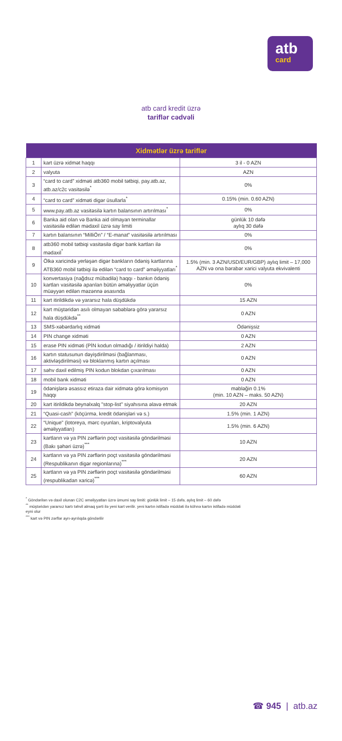atb
card
atb card kredit üzrə
tariflər cədvəli
| Xidmətlər üzrə tariflər | | |
| --- | --- | --- |
| 1 | kart üzrə xidmət haqqı | 3 il - 0 AZN |
| 2 | valyuta | AZN |
| 3 | “card to card” xidməti atb360 mobil tətbiqi, pay.atb.az, atb.az/c2c vasitəsilə<sup>*</sup> | 0% |
| 4 | “card to card” xidməti digər üsullarla<sup>*</sup> | 0.15% (min. 0.60 AZN) |
| 5 | www.pay.atb.az vasitəsilə kartın balansının artırılması<sup>*</sup> | 0% |
| 6 | Banka aid olan və Banka aid olmayan terminallar vasitəsilə edilən mədaxil üzrə say limiti | günlük 10 dəfə aylıq 30 dəfə |
| 7 | kartın balansının “MilliÖn” / “E-manat” vasitəsilə artırılması | 0% |
| 8 | atb360 mobil tətbiqi vasitəsilə digər bank kartları ilə mədaxil<sup>*</sup> | 0% |
| 9 | Ölkə xaricində yerləşən digər bankların ödəniş kartlarına ATB360 mobil tətbiqi ilə edilən “card to card” əməliyyatları<sup>*</sup> | 1.5% (min. 3 AZN/USD/EUR/GBP) aylıq limit – 17,000 AZN və ona bərabər xarici valyuta ekvivalenti |
| 10 | konvertasiya (nağdsız mübadilə) haqqı - bankın ödəniş kartları vasitəsilə aparılan bütün əməliyyatlar üçün müəyyən edilən məzənnə əsasında | 0% |
| 11 | kart itirildikdə və yararsız hala düşdükdə | 15 AZN |
| 12 | kart müştəridən asılı olmayan səbəblərə görə yararsız hala düşdükdə<sup>**</sup> | 0 AZN |
| 13 | SMS-xəbərdarlıq xidməti | Ödənişsiz |
| 14 | PIN change xidməti | 0 AZN |
| 15 | erase PIN xidməti (PİN kodun olmadığı / itirildiyi halda) | 2 AZN |
| 16 | kartın statusunun dəyişdirilməsi (bağlanması, aktivləşdirilməsi) və bloklanmış kartın açılması | 0 AZN |
| 17 | səhv daxil edilmiş PIN kodun blokdan çıxarılması | 0 AZN |
| 18 | mobil bank xidməti | 0 AZN |
| 19 | ödənişlərə əsassız etiraza dair xidmətə görə komisyon haqqı | məbləğin 0.1% (min. 10 AZN – maks. 50 AZN) |
| 20 | kart itirildikdə beynəlxalq "stop-list" siyahısına əlavə etmək | 20 AZN |
| 21 | “Quasi-cash” (köçürmə, kredit ödənişləri və s.) | 1.5% (min. 1 AZN) |
| 22 | “Unique” (lotoreya, mərc oyunları, kriptovalyuta əməliyyatları) | 1.5% (min. 6 AZN) |
| 23 | kartların və ya PIN zərflərin poçt vasitəsilə göndərilməsi (Bakı şəhəri üzrə)<sup>***</sup> | 10 AZN |
| 24 | kartların və ya PIN zərflərin poçt vasitəsilə göndərilməsi (Respublikanın digər regionlarına)<sup>***</sup> | 20 AZN |
| 25 | kartların və ya PIN zərflərin poçt vasitəsilə göndərilməsi (respublikadan xaricə)<sup>***</sup> | 60 AZN |
<sup>*</sup> Göndərilən və daxil olunan C2C əməliyyatları üzrə ümumi say limiti: günlük limit – 15 dəfə, aylıq limit – 60 dəfə
<sup>**</sup> müştəridən yararsız kartı təhvil almaq şərti ilə yeni kart verilir. yeni kartın istifadə müddəti ilə köhnə kartın istifadə müddəti eyni olur
<sup>***</sup> kart və PIN zərflər ayrı-ayrılıqda göndərilir
☎ 945 | atb.az